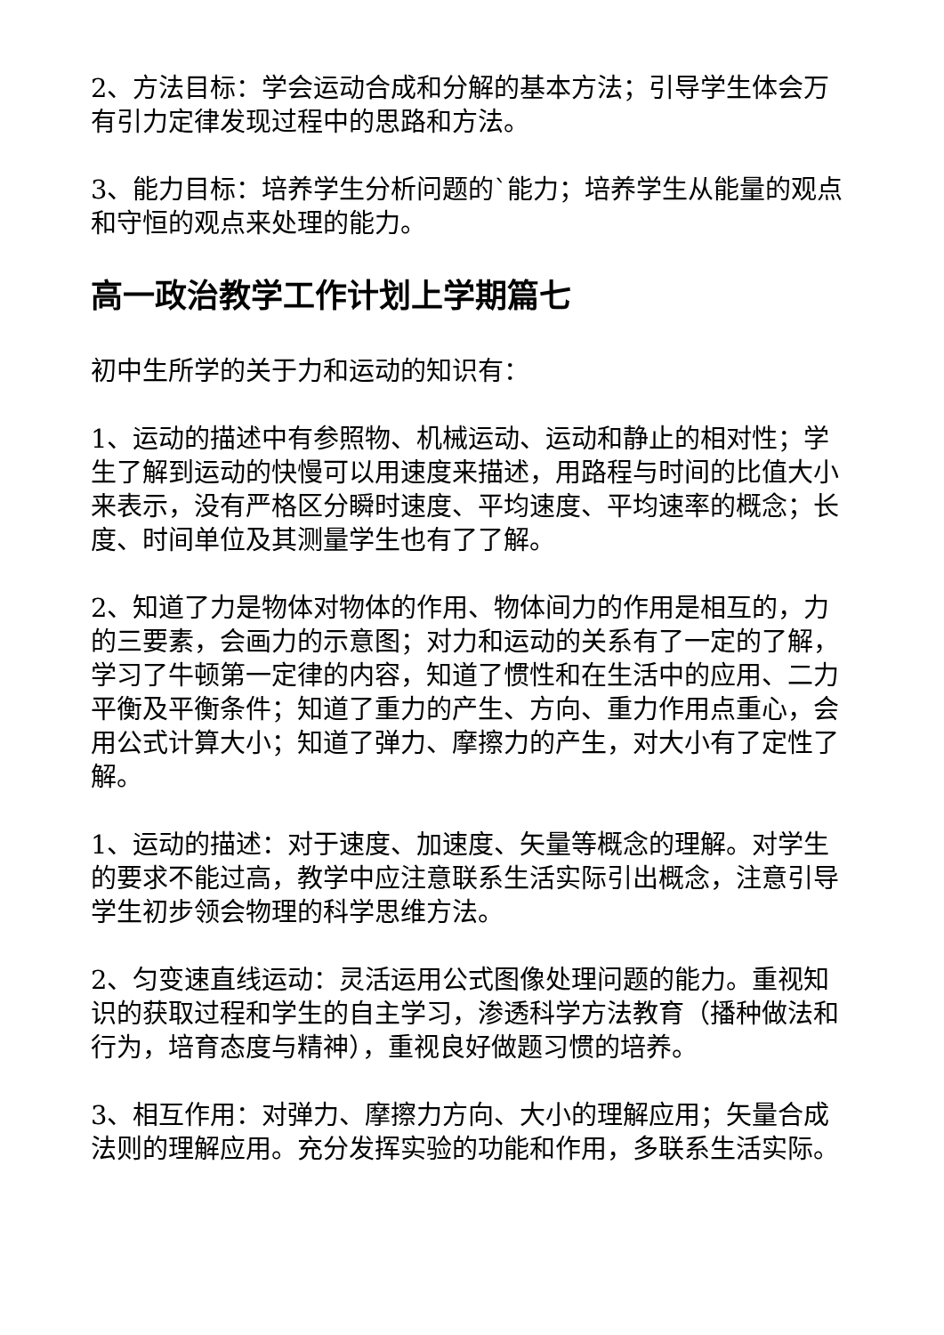2、方法目标：学会运动合成和分解的基本方法；引导学生体会万有引力定律发现过程中的思路和方法。
3、能力目标：培养学生分析问题的`能力；培养学生从能量的观点和守恒的观点来处理的能力。
高一政治教学工作计划上学期篇七
初中生所学的关于力和运动的知识有：
1、运动的描述中有参照物、机械运动、运动和静止的相对性；学生了解到运动的快慢可以用速度来描述，用路程与时间的比值大小来表示，没有严格区分瞬时速度、平均速度、平均速率的概念；长度、时间单位及其测量学生也有了了解。
2、知道了力是物体对物体的作用、物体间力的作用是相互的，力的三要素，会画力的示意图；对力和运动的关系有了一定的了解，学习了牛顿第一定律的内容，知道了惯性和在生活中的应用、二力平衡及平衡条件；知道了重力的产生、方向、重力作用点重心，会用公式计算大小；知道了弹力、摩擦力的产生，对大小有了定性了解。
1、运动的描述：对于速度、加速度、矢量等概念的理解。对学生的要求不能过高，教学中应注意联系生活实际引出概念，注意引导学生初步领会物理的科学思维方法。
2、匀变速直线运动：灵活运用公式图像处理问题的能力。重视知识的获取过程和学生的自主学习，渗透科学方法教育（播种做法和行为，培育态度与精神），重视良好做题习惯的培养。
3、相互作用：对弹力、摩擦力方向、大小的理解应用；矢量合成法则的理解应用。充分发挥实验的功能和作用，多联系生活实际。